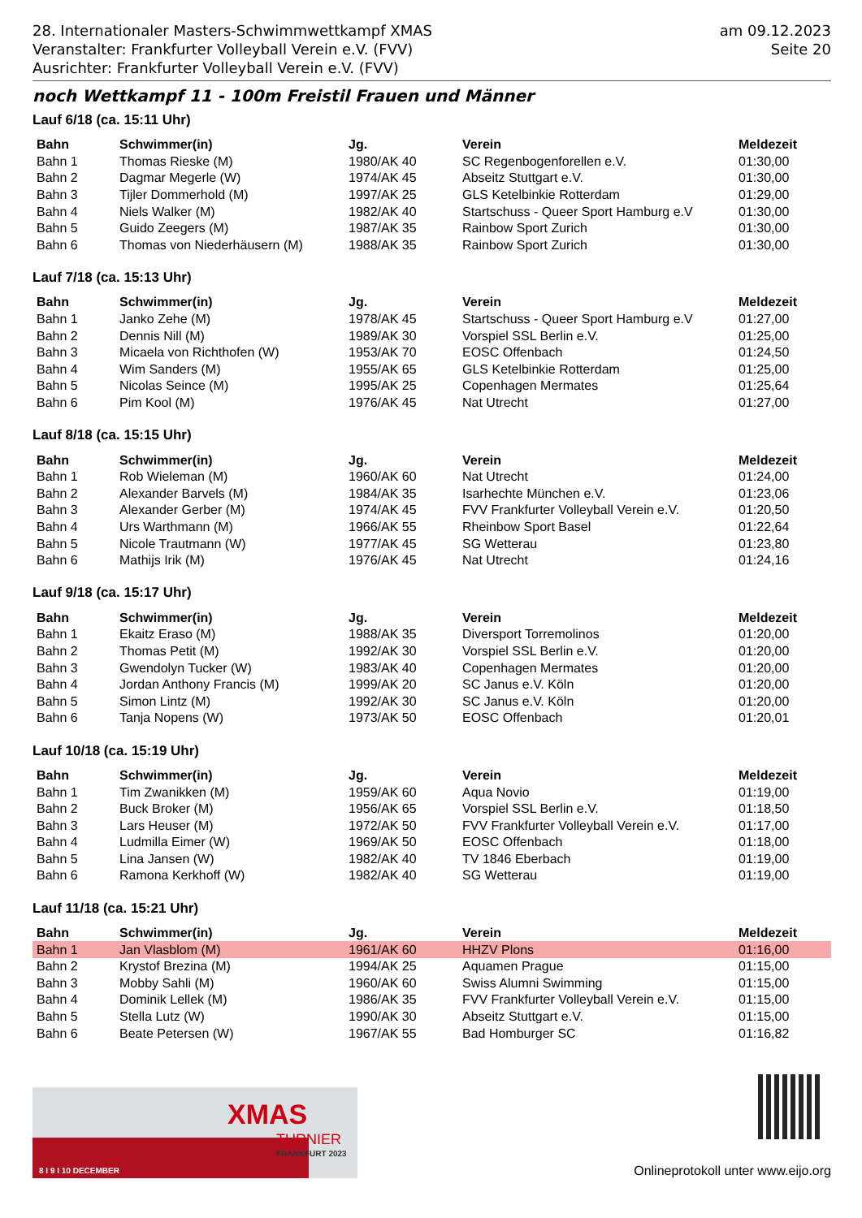28. Internationaler Masters-Schwimmwettkampf XMAS
Veranstalter: Frankfurter Volleyball Verein e.V. (FVV)
Ausrichter: Frankfurter Volleyball Verein e.V. (FVV)
am 09.12.2023
Seite 20
noch Wettkampf 11 - 100m Freistil Frauen und Männer
Lauf 6/18 (ca. 15:11 Uhr)
| Bahn | Schwimmer(in) | Jg. | Verein | Meldezeit |
| --- | --- | --- | --- | --- |
| Bahn 1 | Thomas Rieske (M) | 1980/AK 40 | SC Regenbogenforellen e.V. | 01:30,00 |
| Bahn 2 | Dagmar Megerle (W) | 1974/AK 45 | Abseitz Stuttgart e.V. | 01:30,00 |
| Bahn 3 | Tijler Dommerhold (M) | 1997/AK 25 | GLS Ketelbinkie Rotterdam | 01:29,00 |
| Bahn 4 | Niels Walker (M) | 1982/AK 40 | Startschuss - Queer Sport Hamburg e.V | 01:30,00 |
| Bahn 5 | Guido Zeegers (M) | 1987/AK 35 | Rainbow Sport Zurich | 01:30,00 |
| Bahn 6 | Thomas von Niederhäusern (M) | 1988/AK 35 | Rainbow Sport Zurich | 01:30,00 |
Lauf 7/18 (ca. 15:13 Uhr)
| Bahn | Schwimmer(in) | Jg. | Verein | Meldezeit |
| --- | --- | --- | --- | --- |
| Bahn 1 | Janko Zehe (M) | 1978/AK 45 | Startschuss - Queer Sport Hamburg e.V | 01:27,00 |
| Bahn 2 | Dennis Nill (M) | 1989/AK 30 | Vorspiel SSL Berlin e.V. | 01:25,00 |
| Bahn 3 | Micaela von Richthofen (W) | 1953/AK 70 | EOSC Offenbach | 01:24,50 |
| Bahn 4 | Wim Sanders (M) | 1955/AK 65 | GLS Ketelbinkie Rotterdam | 01:25,00 |
| Bahn 5 | Nicolas Seince (M) | 1995/AK 25 | Copenhagen Mermates | 01:25,64 |
| Bahn 6 | Pim Kool (M) | 1976/AK 45 | Nat Utrecht | 01:27,00 |
Lauf 8/18 (ca. 15:15 Uhr)
| Bahn | Schwimmer(in) | Jg. | Verein | Meldezeit |
| --- | --- | --- | --- | --- |
| Bahn 1 | Rob Wieleman (M) | 1960/AK 60 | Nat Utrecht | 01:24,00 |
| Bahn 2 | Alexander Barvels (M) | 1984/AK 35 | Isarhechte München e.V. | 01:23,06 |
| Bahn 3 | Alexander Gerber (M) | 1974/AK 45 | FVV Frankfurter Volleyball Verein e.V. | 01:20,50 |
| Bahn 4 | Urs Warthmann (M) | 1966/AK 55 | Rheinbow Sport Basel | 01:22,64 |
| Bahn 5 | Nicole Trautmann (W) | 1977/AK 45 | SG Wetterau | 01:23,80 |
| Bahn 6 | Mathijs Irik (M) | 1976/AK 45 | Nat Utrecht | 01:24,16 |
Lauf 9/18 (ca. 15:17 Uhr)
| Bahn | Schwimmer(in) | Jg. | Verein | Meldezeit |
| --- | --- | --- | --- | --- |
| Bahn 1 | Ekaitz Eraso (M) | 1988/AK 35 | Diversport Torremolinos | 01:20,00 |
| Bahn 2 | Thomas Petit (M) | 1992/AK 30 | Vorspiel SSL Berlin e.V. | 01:20,00 |
| Bahn 3 | Gwendolyn Tucker (W) | 1983/AK 40 | Copenhagen Mermates | 01:20,00 |
| Bahn 4 | Jordan Anthony Francis (M) | 1999/AK 20 | SC Janus e.V. Köln | 01:20,00 |
| Bahn 5 | Simon Lintz (M) | 1992/AK 30 | SC Janus e.V. Köln | 01:20,00 |
| Bahn 6 | Tanja Nopens (W) | 1973/AK 50 | EOSC Offenbach | 01:20,01 |
Lauf 10/18 (ca. 15:19 Uhr)
| Bahn | Schwimmer(in) | Jg. | Verein | Meldezeit |
| --- | --- | --- | --- | --- |
| Bahn 1 | Tim Zwanikken (M) | 1959/AK 60 | Aqua Novio | 01:19,00 |
| Bahn 2 | Buck Broker (M) | 1956/AK 65 | Vorspiel SSL Berlin e.V. | 01:18,50 |
| Bahn 3 | Lars Heuser (M) | 1972/AK 50 | FVV Frankfurter Volleyball Verein e.V. | 01:17,00 |
| Bahn 4 | Ludmilla Eimer (W) | 1969/AK 50 | EOSC Offenbach | 01:18,00 |
| Bahn 5 | Lina Jansen (W) | 1982/AK 40 | TV 1846 Eberbach | 01:19,00 |
| Bahn 6 | Ramona Kerkhoff (W) | 1982/AK 40 | SG Wetterau | 01:19,00 |
Lauf 11/18 (ca. 15:21 Uhr)
| Bahn | Schwimmer(in) | Jg. | Verein | Meldezeit |
| --- | --- | --- | --- | --- |
| Bahn 1 | Jan Vlasblom (M) | 1961/AK 60 | HHZV Plons | 01:16,00 |
| Bahn 2 | Krystof Brezina (M) | 1994/AK 25 | Aquamen Prague | 01:15,00 |
| Bahn 3 | Mobby Sahli (M) | 1960/AK 60 | Swiss Alumni Swimming | 01:15,00 |
| Bahn 4 | Dominik Lellek (M) | 1986/AK 35 | FVV Frankfurter Volleyball Verein e.V. | 01:15,00 |
| Bahn 5 | Stella Lutz (W) | 1990/AK 30 | Abseitz Stuttgart e.V. | 01:15,00 |
| Bahn 6 | Beate Petersen (W) | 1967/AK 55 | Bad Homburger SC | 01:16,82 |
XMAS
TURNIER
FRANKFURT 2023
8 I 9 I 10 DECEMBER
Onlineprotokoll unter www.eijo.org